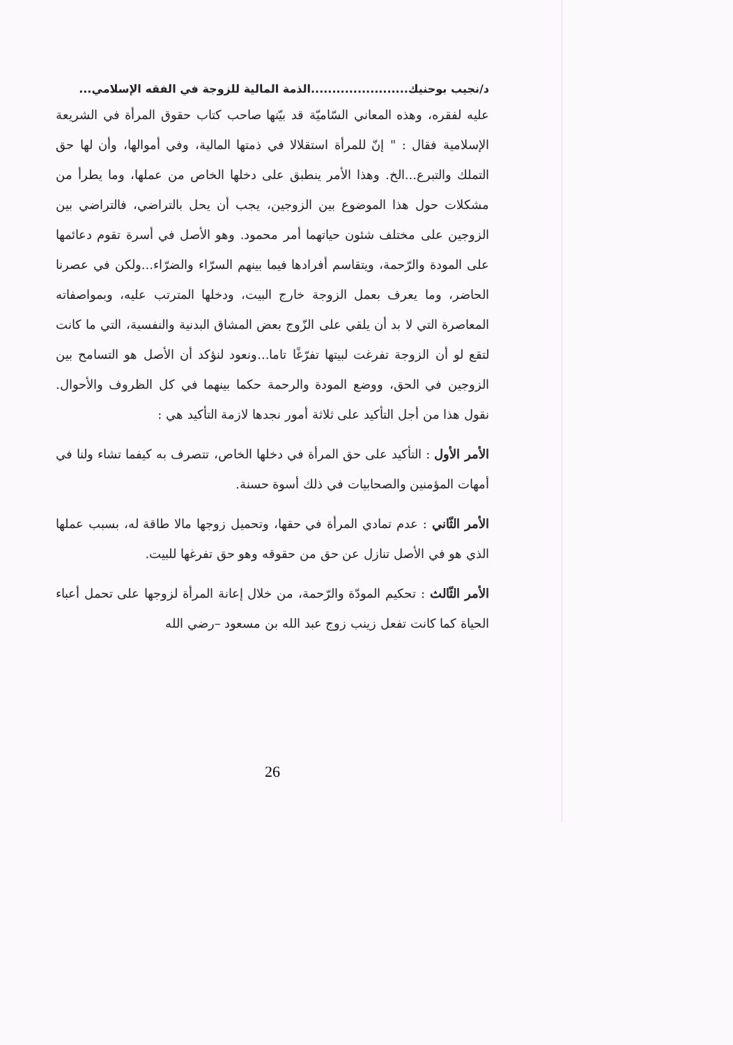د/نجيب بوحنيك.......................الذمة المالية للزوجة في الفقه الإسلامي...
عليه لفقره، وهذه المعاني السّاميّة قد بيّنها صاحب كتاب حقوق المرأة في الشريعة الإسلامية فقال : " إنّ للمرأة استقلالا في ذمتها المالية، وفي أموالها، وأن لها حق التملك والتبرع...الخ. وهذا الأمر ينطبق على دخلها الخاص من عملها، وما يطرأ من مشكلات حول هذا الموضوع بين الزوجين، يجب أن يحل بالتراضي، فالتراضي بين الزوجين على مختلف شئون حياتهما أمر محمود. وهو الأصل في أسرة تقوم دعائمها على المودة والرّحمة، ويتقاسم أفرادها فيما بينهم السرّاء والضرّاء...ولكن في عصرنا الحاضر، وما يعرف بعمل الزوجة خارج البيت، ودخلها المترتب عليه، وبمواصفاته المعاصرة التي لا بد أن يلقي على الزّوج بعض المشاق البدنية والنفسية، التي ما كانت لتقع لو أن الزوجة تفرغت لبيتها تفرّغًا تاما...ونعود لنؤكد أن الأصل هو التسامح بين الزوجين في الحق، ووضع المودة والرحمة حكما بينهما في كل الظروف والأحوال. نقول هذا من أجل التأكيد على ثلاثة أمور نجدها لازمة التأكيد هي :
الأمر الأول : التأكيد على حق المرأة في دخلها الخاص، تتصرف به كيفما تشاء ولنا في أمهات المؤمنين والصحابيات في ذلك أسوة حسنة.
الأمر الثّاني : عدم تمادي المرأة في حقها، وتحميل زوجها مالا طاقة له، بسبب عملها الذي هو في الأصل تنازل عن حق من حقوقه وهو حق تفرغها للبيت.
الأمر الثّالث : تحكيم المودّة والرّحمة، من خلال إعانة المرأة لزوجها على تحمل أعباء الحياة كما كانت تفعل زينب زوج عبد الله بن مسعود –رضي الله
26